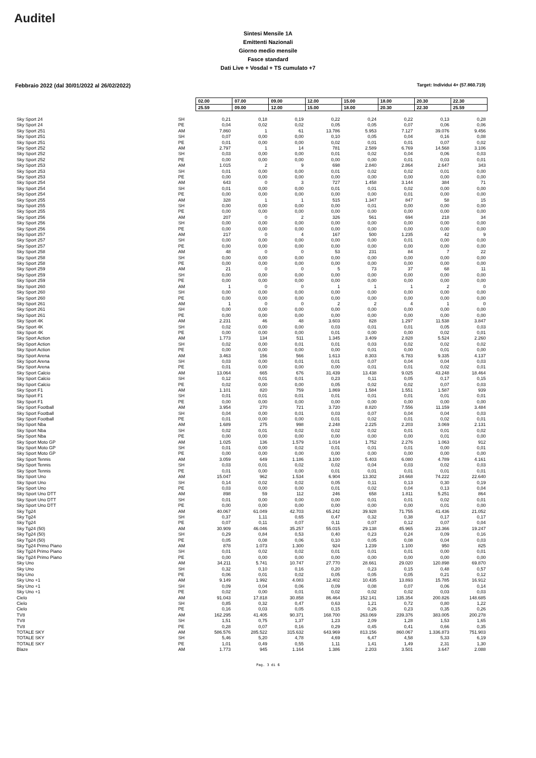Auditel
Sintesi Mensile 1A
Emittenti Nazionali
Giorno medio mensile
Fasce standard
Dati Live + Vosdal + TS cumulato +7
Febbraio 2022 (dal 30/01/2022 al 26/02/2022) Target: Individui 4+ (57.860.719)
| | | 02.00 | 07.00 | 09.00 | 12.00 | 15.00 | 18.00 | 20.30 | 22.30 |
| | | 25.59 | 09.00 | 12.00 | 15.00 | 18.00 | 20.30 | 22.30 | 25.59 |
| Sky Sport 24 | SH | 0,21 | 0,18 | 0,19 | 0,22 | 0,24 | 0,22 | 0,13 | 0,28 |
| Sky Sport 24 | PE | 0,04 | 0,02 | 0,02 | 0,05 | 0,05 | 0,07 | 0,06 | 0,06 |
| Sky Sport 251 | AM | 7.860 | 1 | 61 | 13.786 | 5.953 | 7.127 | 39.076 | 9.456 |
| Sky Sport 251 | SH | 0,07 | 0,00 | 0,00 | 0,10 | 0,05 | 0,04 | 0,16 | 0,08 |
| Sky Sport 251 | PE | 0,01 | 0,00 | 0,00 | 0,02 | 0,01 | 0,01 | 0,07 | 0,02 |
| Sky Sport 252 | AM | 2.797 | 1 | 14 | 781 | 2.589 | 6.769 | 14.568 | 3.106 |
| Sky Sport 252 | SH | 0,03 | 0,00 | 0,00 | 0,01 | 0,02 | 0,04 | 0,06 | 0,03 |
| Sky Sport 252 | PE | 0,00 | 0,00 | 0,00 | 0,00 | 0,00 | 0,01 | 0,03 | 0,01 |
| Sky Sport 253 | AM | 1.015 | 2 | 9 | 698 | 2.840 | 2.864 | 2.647 | 343 |
| Sky Sport 253 | SH | 0,01 | 0,00 | 0,00 | 0,01 | 0,02 | 0,02 | 0,01 | 0,00 |
| Sky Sport 253 | PE | 0,00 | 0,00 | 0,00 | 0,00 | 0,00 | 0,00 | 0,00 | 0,00 |
| Sky Sport 254 | AM | 643 | 0 | 3 | 727 | 1.458 | 3.144 | 384 | 71 |
| Sky Sport 254 | SH | 0,01 | 0,00 | 0,00 | 0,01 | 0,01 | 0,02 | 0,00 | 0,00 |
| Sky Sport 254 | PE | 0,00 | 0,00 | 0,00 | 0,00 | 0,00 | 0,01 | 0,00 | 0,00 |
| Sky Sport 255 | AM | 328 | 1 | 1 | 515 | 1.347 | 847 | 58 | 15 |
| Sky Sport 255 | SH | 0,00 | 0,00 | 0,00 | 0,00 | 0,01 | 0,00 | 0,00 | 0,00 |
| Sky Sport 255 | PE | 0,00 | 0,00 | 0,00 | 0,00 | 0,00 | 0,00 | 0,00 | 0,00 |
| Sky Sport 256 | AM | 207 | 0 | 2 | 326 | 561 | 694 | 218 | 34 |
| Sky Sport 256 | SH | 0,00 | 0,00 | 0,00 | 0,00 | 0,00 | 0,00 | 0,00 | 0,00 |
| Sky Sport 256 | PE | 0,00 | 0,00 | 0,00 | 0,00 | 0,00 | 0,00 | 0,00 | 0,00 |
| Sky Sport 257 | AM | 217 | 0 | 4 | 167 | 500 | 1.235 | 42 | 9 |
| Sky Sport 257 | SH | 0,00 | 0,00 | 0,00 | 0,00 | 0,00 | 0,01 | 0,00 | 0,00 |
| Sky Sport 257 | PE | 0,00 | 0,00 | 0,00 | 0,00 | 0,00 | 0,00 | 0,00 | 0,00 |
| Sky Sport 258 | AM | 48 | 0 | 0 | 53 | 231 | 84 | 7 | 22 |
| Sky Sport 258 | SH | 0,00 | 0,00 | 0,00 | 0,00 | 0,00 | 0,00 | 0,00 | 0,00 |
| Sky Sport 258 | PE | 0,00 | 0,00 | 0,00 | 0,00 | 0,00 | 0,00 | 0,00 | 0,00 |
| Sky Sport 259 | AM | 21 | 0 | 0 | 5 | 73 | 37 | 68 | 11 |
| Sky Sport 259 | SH | 0,00 | 0,00 | 0,00 | 0,00 | 0,00 | 0,00 | 0,00 | 0,00 |
| Sky Sport 259 | PE | 0,00 | 0,00 | 0,00 | 0,00 | 0,00 | 0,00 | 0,00 | 0,00 |
| Sky Sport 260 | AM | 1 | 0 | 0 | 1 | 1 | 1 | 2 | 0 |
| Sky Sport 260 | SH | 0,00 | 0,00 | 0,00 | 0,00 | 0,00 | 0,00 | 0,00 | 0,00 |
| Sky Sport 260 | PE | 0,00 | 0,00 | 0,00 | 0,00 | 0,00 | 0,00 | 0,00 | 0,00 |
| Sky Sport 261 | AM | 1 | 0 | 0 | 2 | 2 | 4 | 1 | 0 |
| Sky Sport 261 | SH | 0,00 | 0,00 | 0,00 | 0,00 | 0,00 | 0,00 | 0,00 | 0,00 |
| Sky Sport 261 | PE | 0,00 | 0,00 | 0,00 | 0,00 | 0,00 | 0,00 | 0,00 | 0,00 |
| Sky Sport 4K | AM | 2.231 | 46 | 48 | 3.603 | 828 | 1.297 | 11.538 | 3.847 |
| Sky Sport 4K | SH | 0,02 | 0,00 | 0,00 | 0,03 | 0,01 | 0,01 | 0,05 | 0,03 |
| Sky Sport 4K | PE | 0,00 | 0,00 | 0,00 | 0,01 | 0,00 | 0,00 | 0,02 | 0,01 |
| Sky Sport Action | AM | 1.773 | 134 | 511 | 1.345 | 3.409 | 2.828 | 5.524 | 2.260 |
| Sky Sport Action | SH | 0,02 | 0,00 | 0,01 | 0,01 | 0,03 | 0,02 | 0,02 | 0,02 |
| Sky Sport Action | PE | 0,00 | 0,00 | 0,00 | 0,00 | 0,01 | 0,00 | 0,01 | 0,00 |
| Sky Sport Arena | AM | 3.463 | 156 | 566 | 1.613 | 8.303 | 6.783 | 9.335 | 4.137 |
| Sky Sport Arena | SH | 0,03 | 0,00 | 0,01 | 0,01 | 0,07 | 0,04 | 0,04 | 0,03 |
| Sky Sport Arena | PE | 0,01 | 0,00 | 0,00 | 0,00 | 0,01 | 0,01 | 0,02 | 0,01 |
| Sky Sport Calcio | AM | 13.064 | 665 | 676 | 31.439 | 13.438 | 9.025 | 43.248 | 18.464 |
| Sky Sport Calcio | SH | 0,12 | 0,01 | 0,01 | 0,23 | 0,11 | 0,05 | 0,17 | 0,15 |
| Sky Sport Calcio | PE | 0,02 | 0,00 | 0,00 | 0,05 | 0,02 | 0,02 | 0,07 | 0,03 |
| Sky Sport F1 | AM | 1.101 | 820 | 759 | 1.869 | 1.584 | 1.551 | 1.587 | 939 |
| Sky Sport F1 | SH | 0,01 | 0,01 | 0,01 | 0,01 | 0,01 | 0,01 | 0,01 | 0,01 |
| Sky Sport F1 | PE | 0,00 | 0,00 | 0,00 | 0,00 | 0,00 | 0,00 | 0,00 | 0,00 |
| Sky Sport Football | AM | 3.954 | 270 | 721 | 3.720 | 8.820 | 7.556 | 11.159 | 3.484 |
| Sky Sport Football | SH | 0,04 | 0,00 | 0,01 | 0,03 | 0,07 | 0,04 | 0,04 | 0,03 |
| Sky Sport Football | PE | 0,01 | 0,00 | 0,00 | 0,01 | 0,02 | 0,01 | 0,02 | 0,01 |
| Sky Sport Nba | AM | 1.689 | 275 | 998 | 2.248 | 2.225 | 2.203 | 3.069 | 2.131 |
| Sky Sport Nba | SH | 0,02 | 0,01 | 0,02 | 0,02 | 0,02 | 0,01 | 0,01 | 0,02 |
| Sky Sport Nba | PE | 0,00 | 0,00 | 0,00 | 0,00 | 0,00 | 0,00 | 0,01 | 0,00 |
| Sky Sport Moto GP | AM | 1.025 | 136 | 1.579 | 1.014 | 1.752 | 2.276 | 1.063 | 912 |
| Sky Sport Moto GP | SH | 0,01 | 0,00 | 0,02 | 0,01 | 0,01 | 0,01 | 0,00 | 0,01 |
| Sky Sport Moto GP | PE | 0,00 | 0,00 | 0,00 | 0,00 | 0,00 | 0,00 | 0,00 | 0,00 |
| Sky Sport Tennis | AM | 3.059 | 649 | 1.186 | 3.100 | 5.403 | 6.080 | 4.789 | 4.161 |
| Sky Sport Tennis | SH | 0,03 | 0,01 | 0,02 | 0,02 | 0,04 | 0,03 | 0,02 | 0,03 |
| Sky Sport Tennis | PE | 0,01 | 0,00 | 0,00 | 0,01 | 0,01 | 0,01 | 0,01 | 0,01 |
| Sky Sport Uno | AM | 15.047 | 962 | 1.534 | 6.904 | 13.302 | 24.668 | 74.222 | 22.640 |
| Sky Sport Uno | SH | 0,14 | 0,02 | 0,02 | 0,05 | 0,11 | 0,13 | 0,30 | 0,19 |
| Sky Sport Uno | PE | 0,03 | 0,00 | 0,00 | 0,01 | 0,02 | 0,04 | 0,13 | 0,04 |
| Sky Sport Uno DTT | AM | 898 | 59 | 112 | 246 | 658 | 1.811 | 5.251 | 864 |
| Sky Sport Uno DTT | SH | 0,01 | 0,00 | 0,00 | 0,00 | 0,01 | 0,01 | 0,02 | 0,01 |
| Sky Sport Uno DTT | PE | 0,00 | 0,00 | 0,00 | 0,00 | 0,00 | 0,00 | 0,01 | 0,00 |
| Sky Tg24 | AM | 40.067 | 61.049 | 42.703 | 65.242 | 39.928 | 71.755 | 41.436 | 21.052 |
| Sky Tg24 | SH | 0,37 | 1,11 | 0,65 | 0,47 | 0,32 | 0,38 | 0,17 | 0,17 |
| Sky Tg24 | PE | 0,07 | 0,11 | 0,07 | 0,11 | 0,07 | 0,12 | 0,07 | 0,04 |
| Sky Tg24 (50) | AM | 30.909 | 46.046 | 35.257 | 55.015 | 29.138 | 45.965 | 23.366 | 19.247 |
| Sky Tg24 (50) | SH | 0,29 | 0,84 | 0,53 | 0,40 | 0,23 | 0,24 | 0,09 | 0,16 |
| Sky Tg24 (50) | PE | 0,05 | 0,08 | 0,06 | 0,10 | 0,05 | 0,08 | 0,04 | 0,03 |
| Sky Tg24 Primo Piano | AM | 878 | 1.073 | 1.300 | 924 | 1.239 | 1.100 | 950 | 825 |
| Sky Tg24 Primo Piano | SH | 0,01 | 0,02 | 0,02 | 0,01 | 0,01 | 0,01 | 0,00 | 0,01 |
| Sky Tg24 Primo Piano | PE | 0,00 | 0,00 | 0,00 | 0,00 | 0,00 | 0,00 | 0,00 | 0,00 |
| Sky Uno | AM | 34.211 | 5.741 | 10.747 | 27.770 | 28.661 | 29.020 | 120.898 | 69.870 |
| Sky Uno | SH | 0,32 | 0,10 | 0,16 | 0,20 | 0,23 | 0,15 | 0,48 | 0,57 |
| Sky Uno | PE | 0,06 | 0,01 | 0,02 | 0,05 | 0,05 | 0,05 | 0,21 | 0,12 |
| Sky Uno +1 | AM | 9.149 | 1.992 | 4.083 | 12.402 | 10.435 | 13.893 | 15.785 | 16.912 |
| Sky Uno +1 | SH | 0,09 | 0,04 | 0,06 | 0,09 | 0,08 | 0,07 | 0,06 | 0,14 |
| Sky Uno +1 | PE | 0,02 | 0,00 | 0,01 | 0,02 | 0,02 | 0,02 | 0,03 | 0,03 |
| Cielo | AM | 91.043 | 17.818 | 30.858 | 86.464 | 152.141 | 135.354 | 200.826 | 148.685 |
| Cielo | SH | 0,85 | 0,32 | 0,47 | 0,63 | 1,21 | 0,72 | 0,80 | 1,22 |
| Cielo | PE | 0,16 | 0,03 | 0,05 | 0,15 | 0,26 | 0,23 | 0,35 | 0,26 |
| TV8 | AM | 162.295 | 41.405 | 90.371 | 168.700 | 263.069 | 239.376 | 383.005 | 200.278 |
| TV8 | SH | 1,51 | 0,75 | 1,37 | 1,23 | 2,09 | 1,28 | 1,53 | 1,65 |
| TV8 | PE | 0,28 | 0,07 | 0,16 | 0,29 | 0,45 | 0,41 | 0,66 | 0,35 |
| TOTALE SKY | AM | 586.576 | 285.522 | 315.632 | 643.969 | 813.156 | 860.067 | 1.336.873 | 751.903 |
| TOTALE SKY | SH | 5,46 | 5,20 | 4,78 | 4,69 | 6,47 | 4,58 | 5,33 | 6,19 |
| TOTALE SKY | PE | 1,01 | 0,49 | 0,55 | 1,11 | 1,41 | 1,49 | 2,31 | 1,30 |
| Blaze | AM | 1.773 | 945 | 1.164 | 1.386 | 2.203 | 3.501 | 3.647 | 2.088 |
Pag. 3 di 6